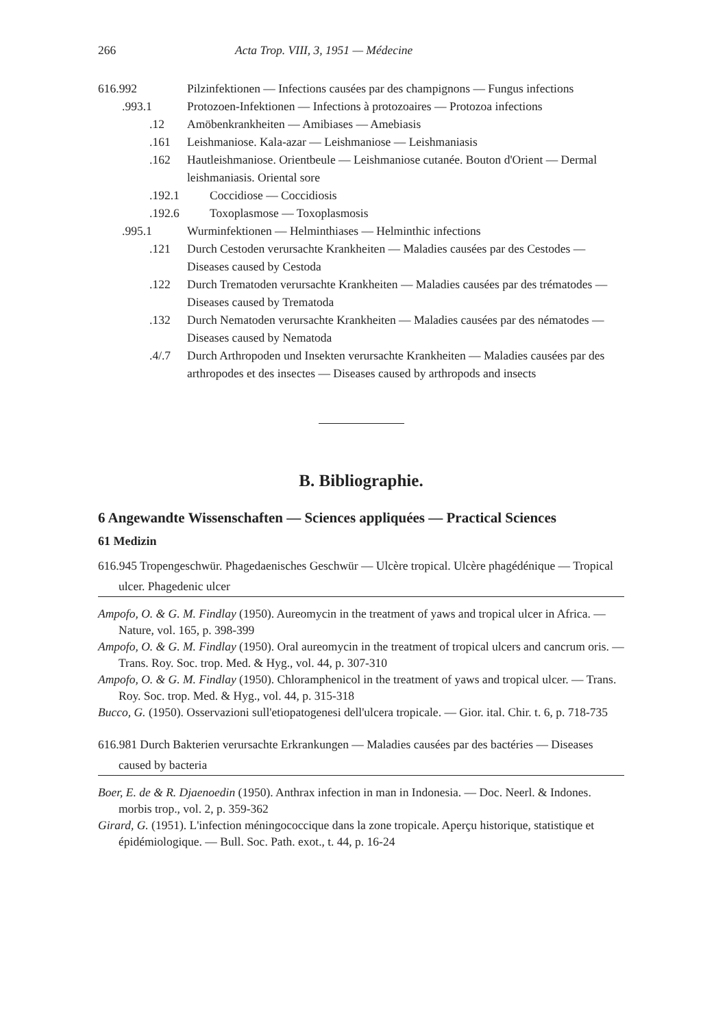266 Acta Trop. VIII, 3, 1951 — Médecine
616.992 Pilzinfektionen — Infections causées par des champignons — Fungus infections
.993.1 Protozoen-Infektionen — Infections à protozoaires — Protozoa infections
.12 Amöbenkrankheiten — Amibiases — Amebiasis
.161 Leishmaniose. Kala-azar — Leishmaniose — Leishmaniasis
.162 Hautleishmaniose. Orientbeule — Leishmaniose cutanée. Bouton d'Orient — Dermal leishmaniasis. Oriental sore
.192.1 Coccidiose — Coccidiosis
.192.6 Toxoplasmose — Toxoplasmosis
.995.1 Wurminfektionen — Helminthiases — Helminthic infections
.121 Durch Cestoden verursachte Krankheiten — Maladies causées par des Cestodes — Diseases caused by Cestoda
.122 Durch Trematoden verursachte Krankheiten — Maladies causées par des trématodes — Diseases caused by Trematoda
.132 Durch Nematoden verursachte Krankheiten — Maladies causées par des nématodes — Diseases caused by Nematoda
.4/.7 Durch Arthropoden und Insekten verursachte Krankheiten — Maladies causées par des arthropodes et des insectes — Diseases caused by arthropods and insects
B. Bibliographie.
6 Angewandte Wissenschaften — Sciences appliquées — Practical Sciences
61 Medizin
616.945 Tropengeschwür. Phagedaenisches Geschwür — Ulcère tropical. Ulcère phagédénique — Tropical ulcer. Phagedenic ulcer
Ampofo, O. & G. M. Findlay (1950). Aureomycin in the treatment of yaws and tropical ulcer in Africa. — Nature, vol. 165, p. 398-399
Ampofo, O. & G. M. Findlay (1950). Oral aureomycin in the treatment of tropical ulcers and cancrum oris. — Trans. Roy. Soc. trop. Med. & Hyg., vol. 44, p. 307-310
Ampofo, O. & G. M. Findlay (1950). Chloramphenicol in the treatment of yaws and tropical ulcer. — Trans. Roy. Soc. trop. Med. & Hyg., vol. 44, p. 315-318
Bucco, G. (1950). Osservazioni sull'etiopatogenesi dell'ulcera tropicale. — Gior. ital. Chir. t. 6, p. 718-735
616.981 Durch Bakterien verursachte Erkrankungen — Maladies causées par des bactéries — Diseases caused by bacteria
Boer, E. de & R. Djaenoedin (1950). Anthrax infection in man in Indonesia. — Doc. Neerl. & Indones. morbis trop., vol. 2, p. 359-362
Girard, G. (1951). L'infection méningococcique dans la zone tropicale. Aperçu historique, statistique et épidémiologique. — Bull. Soc. Path. exot., t. 44, p. 16-24